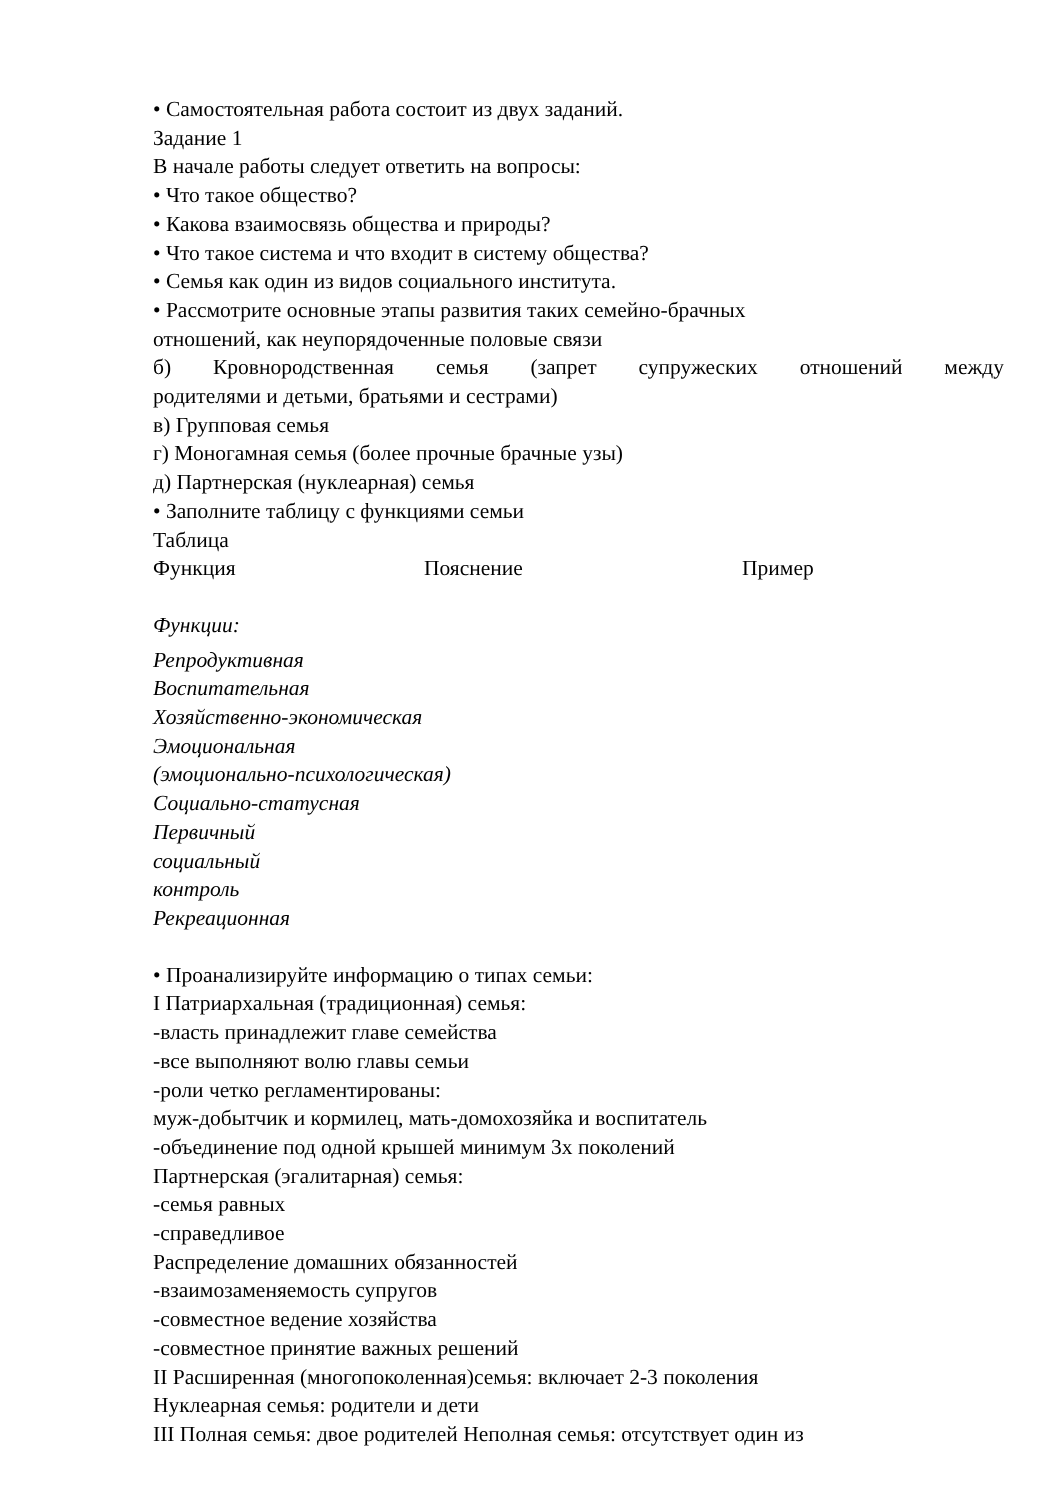• Самостоятельная работа состоит из двух заданий.
Задание 1
В начале работы следует ответить на вопросы:
• Что такое общество?
• Какова взаимосвязь общества и природы?
• Что такое система и что входит в систему общества?
• Семья как один из видов социального института.
• Рассмотрите основные этапы развития таких семейно-брачных
отношений, как неупорядоченные половые связи
б) Кровнородственная семья (запрет супружеских отношений между
родителями и детьми, братьями и сестрами)
в) Групповая семья
г) Моногамная семья (более прочные брачные узы)
д) Партнерская (нуклеарная) семья
• Заполните таблицу с функциями семьи
Таблица
Функция Пояснение Пример
Функции:
Репродуктивная
Воспитательная
Хозяйственно-экономическая
Эмоциональная
(эмоционально-психологическая)
Социально-статусная
Первичный
социальный
контроль
Рекреационная
• Проанализируйте информацию о типах семьи:
I Патриархальная (традиционная) семья:
-власть принадлежит главе семейства
-все выполняют волю главы семьи
-роли четко регламентированы:
муж-добытчик и кормилец, мать-домохозяйка и воспитатель
-объединение под одной крышей минимум 3х поколений
Партнерская (эгалитарная) семья:
-семья равных
-справедливое
Распределение домашних обязанностей
-взаимозаменяемость супругов
-совместное ведение хозяйства
-совместное принятие важных решений
II Расширенная (многопоколенная)семья: включает 2-3 поколения
Нуклеарная семья: родители и дети
III Полная семья: двое родителей Неполная семья: отсутствует один из